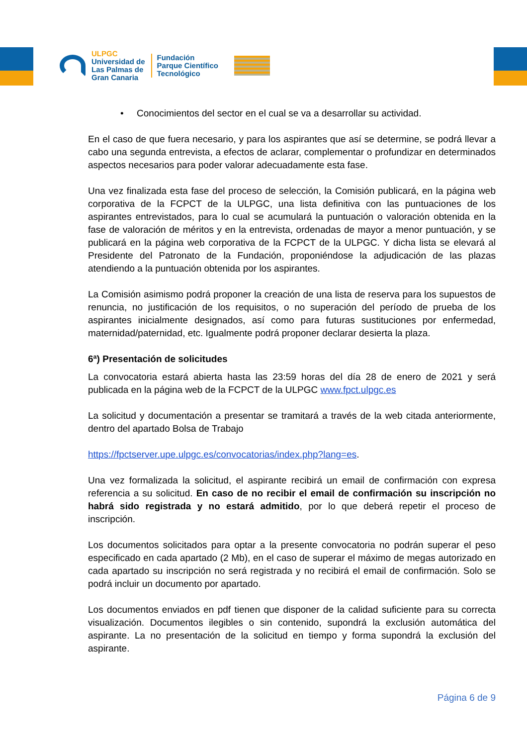ULPGC
Universidad de
Las Palmas de
Gran Canaria
Fundación
Parque Científico
Tecnológico
• Conocimientos del sector en el cual se va a desarrollar su actividad.
En el caso de que fuera necesario, y para los aspirantes que así se determine, se podrá llevar a cabo una segunda entrevista, a efectos de aclarar, complementar o profundizar en determinados aspectos necesarios para poder valorar adecuadamente esta fase.
Una vez finalizada esta fase del proceso de selección, la Comisión publicará, en la página web corporativa de la FCPCT de la ULPGC, una lista definitiva con las puntuaciones de los aspirantes entrevistados, para lo cual se acumulará la puntuación o valoración obtenida en la fase de valoración de méritos y en la entrevista, ordenadas de mayor a menor puntuación, y se publicará en la página web corporativa de la FCPCT de la ULPGC. Y dicha lista se elevará al Presidente del Patronato de la Fundación, proponiéndose la adjudicación de las plazas atendiendo a la puntuación obtenida por los aspirantes.
La Comisión asimismo podrá proponer la creación de una lista de reserva para los supuestos de renuncia, no justificación de los requisitos, o no superación del período de prueba de los aspirantes inicialmente designados, así como para futuras sustituciones por enfermedad, maternidad/paternidad, etc. Igualmente podrá proponer declarar desierta la plaza.
6ª) Presentación de solicitudes
La convocatoria estará abierta hasta las 23:59 horas del día 28 de enero de 2021 y será publicada en la página web de la FCPCT de la ULPGC www.fpct.ulpgc.es
La solicitud y documentación a presentar se tramitará a través de la web citada anteriormente, dentro del apartado Bolsa de Trabajo
https://fpctserver.upe.ulpgc.es/convocatorias/index.php?lang=es.
Una vez formalizada la solicitud, el aspirante recibirá un email de confirmación con expresa referencia a su solicitud. En caso de no recibir el email de confirmación su inscripción no habrá sido registrada y no estará admitido, por lo que deberá repetir el proceso de inscripción.
Los documentos solicitados para optar a la presente convocatoria no podrán superar el peso especificado en cada apartado (2 Mb), en el caso de superar el máximo de megas autorizado en cada apartado su inscripción no será registrada y no recibirá el email de confirmación. Solo se podrá incluir un documento por apartado.
Los documentos enviados en pdf tienen que disponer de la calidad suficiente para su correcta visualización. Documentos ilegibles o sin contenido, supondrá la exclusión automática del aspirante. La no presentación de la solicitud en tiempo y forma supondrá la exclusión del aspirante.
Página 6 de 9